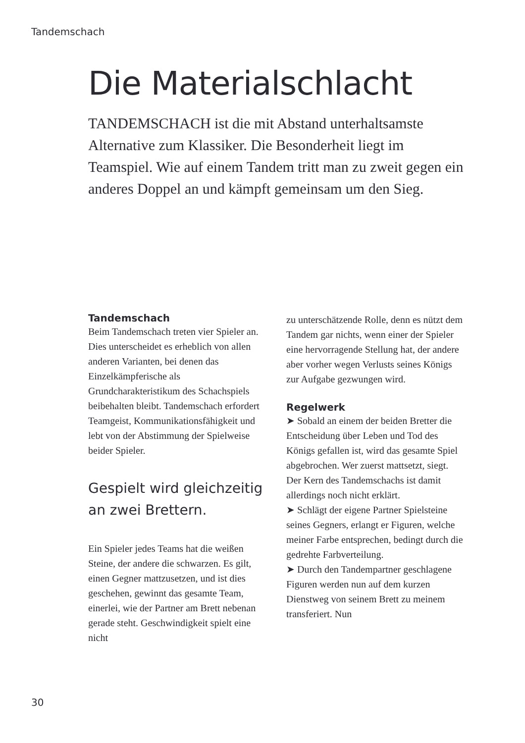Tandemschach
Die Materialschlacht
TANDEMSCHACH ist die mit Abstand unterhalt­samste Alternative zum Klassiker. Die Besonderheit liegt im Teamspiel. Wie auf einem Tandem tritt man zu zweit gegen ein anderes Doppel an und kämpft gemeinsam um den Sieg.
Tandemschach
Beim Tandemschach treten vier Spieler an. Dies unterscheidet es erheblich von allen anderen Vari­anten, bei denen das Einzelkämpfe­rische als Grundcharakteristikum des Schachspiels beibehalten bleibt. Tandemschach erfordert Teamgeist, Kommunikationsfähigkeit und lebt von der Abstimmung der Spielweise beider Spieler.
Gespielt wird gleichzeitig an zwei Brettern.
Ein Spieler jedes Teams hat die wei­ßen Steine, der andere die schwarzen. Es gilt, einen Gegner mattzusetzen, und ist dies geschehen, gewinnt das gesamte Team, einerlei, wie der Part­ner am Brett nebenan gerade steht. Geschwindigkeit spielt eine nicht
zu unterschätzende Rolle, denn es nützt dem Tandem gar nichts, wenn einer der Spieler eine hervorragende Stellung hat, der andere aber vorher wegen Verlusts seines Königs zur Aufgabe gezwungen wird.
Regelwerk
➤ Sobald an einem der beiden Bretter die Entscheidung über Leben und Tod des Königs gefallen ist, wird das gesamte Spiel abgebrochen. Wer zuerst mattsetzt, siegt. Der Kern des Tandemschachs ist damit allerdings noch nicht erklärt.
➤ Schlägt der eigene Partner Spielsteine seines Gegners, erlangt er Figuren, welche meiner Farbe ent­sprechen, bedingt durch die gedrehte Farbverteilung.
➤ Durch den Tandempartner geschlagene Figuren werden nun auf dem kurzen Dienstweg von seinem Brett zu meinem transferiert. Nun
30